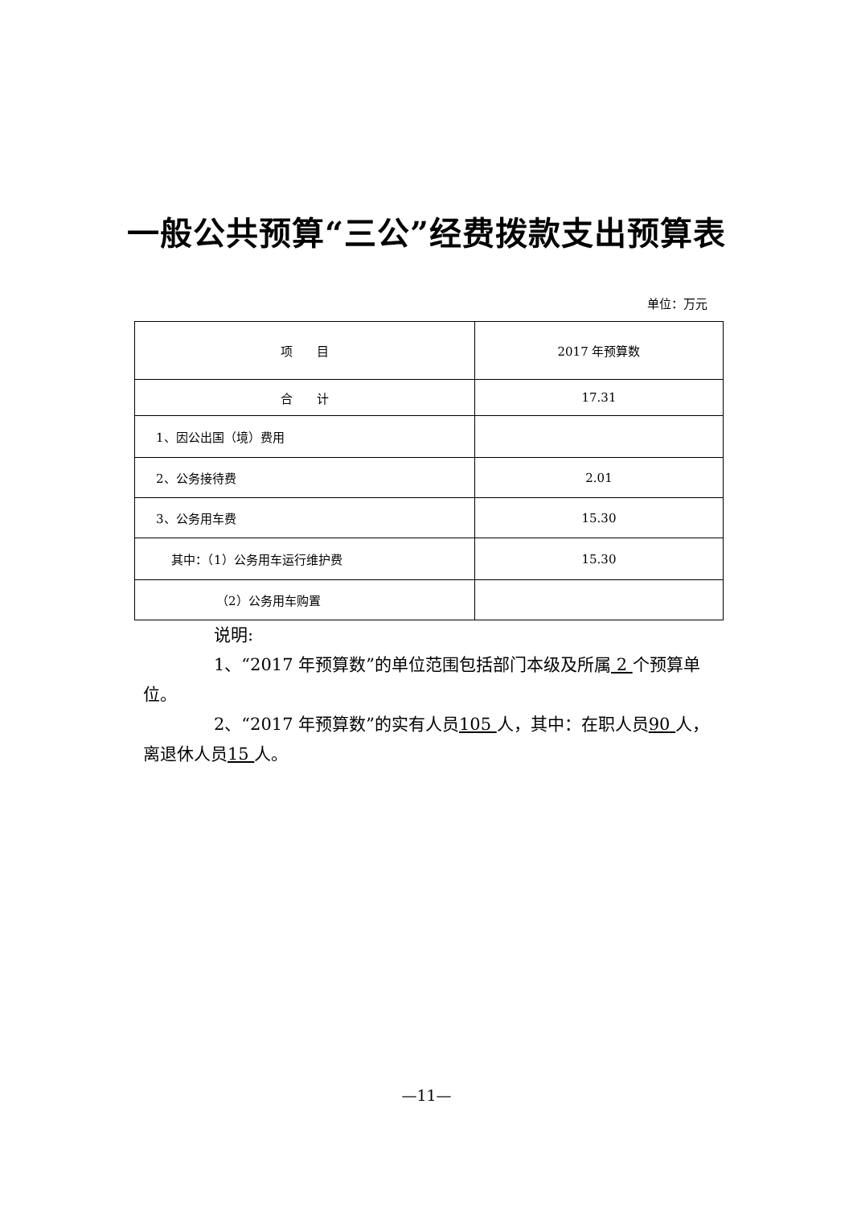一般公共预算“三公”经费拨款支出预算表
单位：万元
| 项 目 | 2017 年预算数 |
| --- | --- |
| 合 计 | 17.31 |
| 1、因公出国（境）费用 | |
| 2、公务接待费 | 2.01 |
| 3、公务用车费 | 15.30 |
| 其中：（1）公务用车运行维护费 | 15.30 |
| （2）公务用车购置 | |
说明:
1、“2017 年预算数”的单位范围包括部门本级及所属 2 个预算单位。
2、“2017 年预算数”的实有人员105 人，其中：在职人员90 人，离退休人员15 人。
—11—